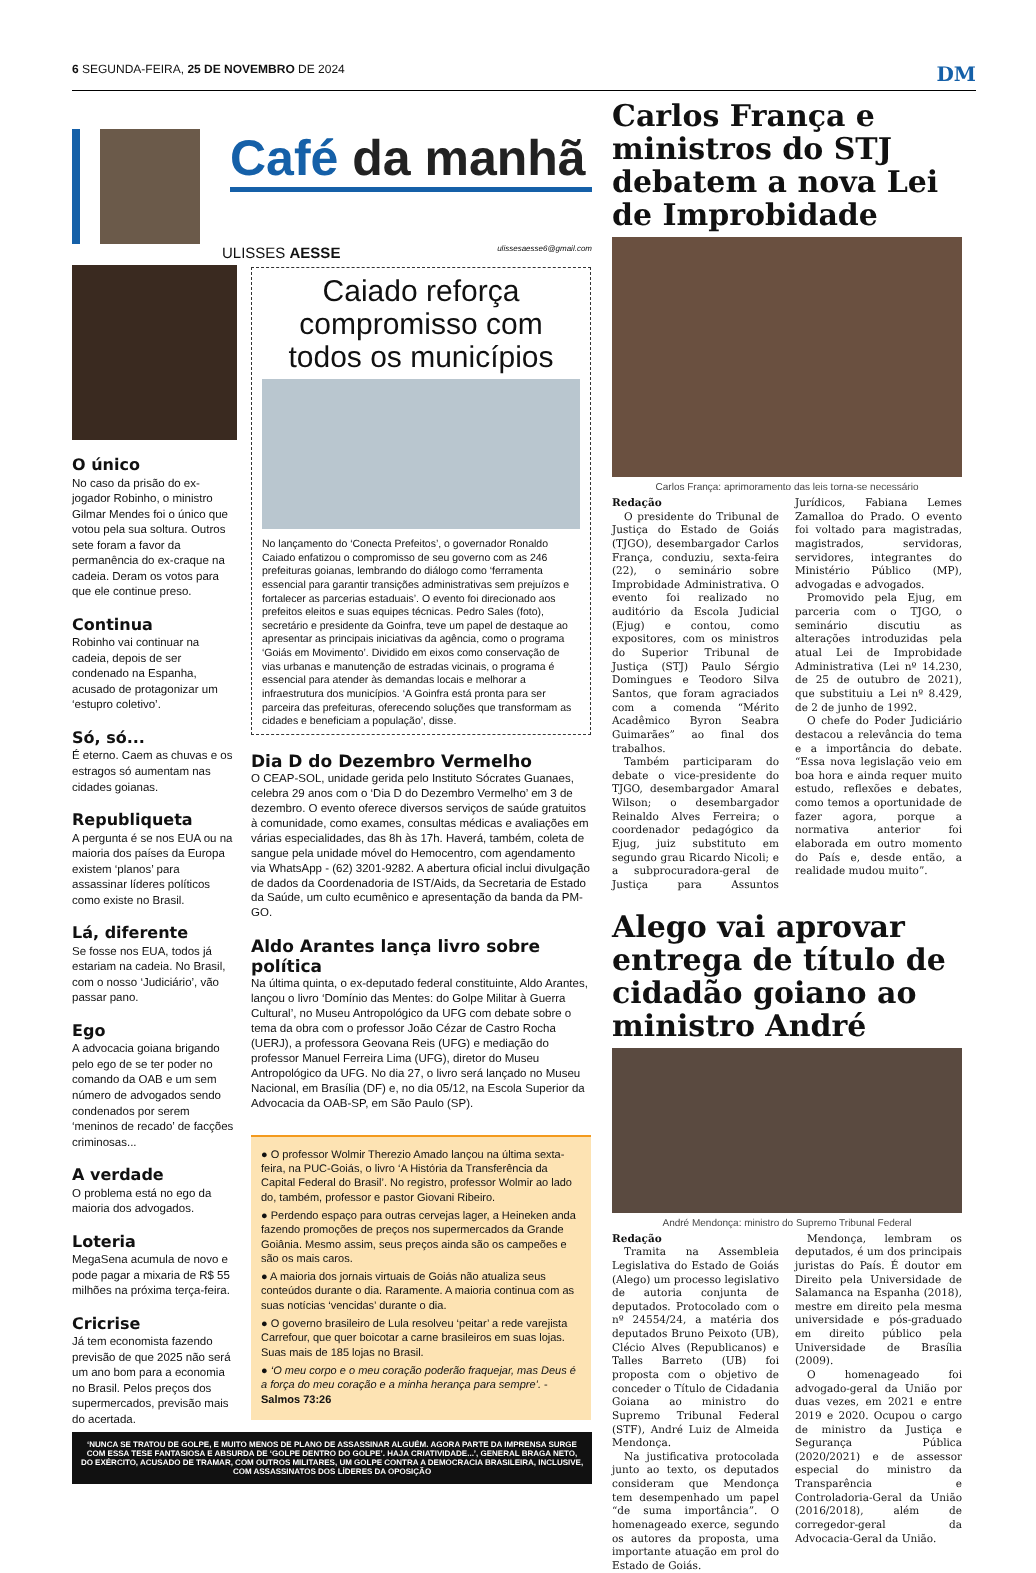6 SEGUNDA-FEIRA, 25 DE NOVEMBRO DE 2024 DM
Café da manhã
ULISSES AESSE ulissesaesse6@gmail.com
O único
No caso da prisão do ex-jogador Robinho, o ministro Gilmar Mendes foi o único que votou pela sua soltura. Outros sete foram a favor da permanência do ex-craque na cadeia. Deram os votos para que ele continue preso.
Continua
Robinho vai continuar na cadeia, depois de ser condenado na Espanha, acusado de protagonizar um ‘estupro coletivo’.
Só, só...
É eterno. Caem as chuvas e os estragos só aumentam nas cidades goianas.
Republiqueta
A pergunta é se nos EUA ou na maioria dos países da Europa existem ‘planos’ para assassinar líderes políticos como existe no Brasil.
Lá, diferente
Se fosse nos EUA, todos já estariam na cadeia. No Brasil, com o nosso ‘Judiciário’, vão passar pano.
Ego
A advocacia goiana brigando pelo ego de se ter poder no comando da OAB e um sem número de advogados sendo condenados por serem ‘meninos de recado’ de facções criminosas...
A verdade
O problema está no ego da maioria dos advogados.
Loteria
MegaSena acumula de novo e pode pagar a mixaria de R$ 55 milhões na próxima terça-feira.
Cricrise
Já tem economista fazendo previsão de que 2025 não será um ano bom para a economia no Brasil. Pelos preços dos supermercados, previsão mais do acertada.
Caiado reforça compromisso com todos os municípios
No lançamento do ‘Conecta Prefeitos’, o governador Ronaldo Caiado enfatizou o compromisso de seu governo com as 246 prefeituras goianas, lembrando do diálogo como ‘ferramenta essencial para garantir transições administrativas sem prejuízos e fortalecer as parcerias estaduais’. O evento foi direcionado aos prefeitos eleitos e suas equipes técnicas. Pedro Sales (foto), secretário e presidente da Goinfra, teve um papel de destaque ao apresentar as principais iniciativas da agência, como o programa ‘Goiás em Movimento’. Dividido em eixos como conservação de vias urbanas e manutenção de estradas vicinais, o programa é essencial para atender às demandas locais e melhorar a infraestrutura dos municípios. ‘A Goinfra está pronta para ser parceira das prefeituras, oferecendo soluções que transformam as cidades e beneficiam a população’, disse.
Dia D do Dezembro Vermelho
O CEAP-SOL, unidade gerida pelo Instituto Sócrates Guanaes, celebra 29 anos com o ‘Dia D do Dezembro Vermelho’ em 3 de dezembro. O evento oferece diversos serviços de saúde gratuitos à comunidade, como exames, consultas médicas e avaliações em várias especialidades, das 8h às 17h. Haverá, também, coleta de sangue pela unidade móvel do Hemocentro, com agendamento via WhatsApp - (62) 3201-9282. A abertura oficial inclui divulgação de dados da Coordenadoria de IST/Aids, da Secretaria de Estado da Saúde, um culto ecumênico e apresentação da banda da PM-GO.
Aldo Arantes lança livro sobre política
Na última quinta, o ex-deputado federal constituinte, Aldo Arantes, lançou o livro ‘Domínio das Mentes: do Golpe Militar à Guerra Cultural’, no Museu Antropológico da UFG com debate sobre o tema da obra com o professor João Cézar de Castro Rocha (UERJ), a professora Geovana Reis (UFG) e mediação do professor Manuel Ferreira Lima (UFG), diretor do Museu Antropológico da UFG. No dia 27, o livro será lançado no Museu Nacional, em Brasília (DF) e, no dia 05/12, na Escola Superior da Advocacia da OAB-SP, em São Paulo (SP).
● O professor Wolmir Therezio Amado lançou na última sexta-feira, na PUC-Goiás, o livro ‘A História da Transferência da Capital Federal do Brasil’. No registro, professor Wolmir ao lado do, também, professor e pastor Giovani Ribeiro.
● Perdendo espaço para outras cervejas lager, a Heineken anda fazendo promoções de preços nos supermercados da Grande Goiânia. Mesmo assim, seus preços ainda são os campeões e são os mais caros.
● A maioria dos jornais virtuais de Goiás não atualiza seus conteúdos durante o dia. Raramente. A maioria continua com as suas notícias ‘vencidas’ durante o dia.
● O governo brasileiro de Lula resolveu ‘peitar’ a rede varejista Carrefour, que quer boicotar a carne brasileiros em suas lojas. Suas mais de 185 lojas no Brasil.
● ‘O meu corpo e o meu coração poderão fraquejar, mas Deus é a força do meu coração e a minha herança para sempre’. - Salmos 73:26
‘NUNCA SE TRATOU DE GOLPE, E MUITO MENOS DE PLANO DE ASSASSINAR ALGUÉM. AGORA PARTE DA IMPRENSA SURGE COM ESSA TESE FANTASIOSA E ABSURDA DE ‘GOLPE DENTRO DO GOLPE’. HAJA CRIATIVIDADE...’, GENERAL BRAGA NETO, DO EXÉRCITO, ACUSADO DE TRAMAR, COM OUTROS MILITARES, UM GOLPE CONTRA A DEMOCRACIA BRASILEIRA, INCLUSIVE, COM ASSASSINATOS DOS LÍDERES DA OPOSIÇÃO
Carlos França e ministros do STJ debatem a nova Lei de Improbidade
Carlos França: aprimoramento das leis torna-se necessário
Redação
O presidente do Tribunal de Justiça do Estado de Goiás (TJGO), desembargador Carlos França, conduziu, sexta-feira (22), o seminário sobre Improbidade Administrativa. O evento foi realizado no auditório da Escola Judicial (Ejug) e contou, como expositores, com os ministros do Superior Tribunal de Justiça (STJ) Paulo Sérgio Domingues e Teodoro Silva Santos, que foram agraciados com a comenda “Mérito Acadêmico Byron Seabra Guimarães” ao final dos trabalhos.
Também participaram do debate o vice-presidente do TJGO, desembargador Amaral Wilson; o desembargador Reinaldo Alves Ferreira; o coordenador pedagógico da Ejug, juiz substituto em segundo grau Ricardo Nicoli; e a subprocuradora-geral de Justiça para Assuntos Jurídicos, Fabiana Lemes Zamalloa do Prado. O evento foi voltado para magistradas, magistrados, servidoras, servidores, integrantes do Ministério Público (MP), advogadas e advogados.
Promovido pela Ejug, em parceria com o TJGO, o seminário discutiu as alterações introduzidas pela atual Lei de Improbidade Administrativa (Lei nº 14.230, de 25 de outubro de 2021), que substituiu a Lei nº 8.429, de 2 de junho de 1992.
O chefe do Poder Judiciário destacou a relevância do tema e a importância do debate. “Essa nova legislação veio em boa hora e ainda requer muito estudo, reflexões e debates, como temos a oportunidade de fazer agora, porque a normativa anterior foi elaborada em outro momento do País e, desde então, a realidade mudou muito”.
Alego vai aprovar entrega de título de cidadão goiano ao ministro André
André Mendonça: ministro do Supremo Tribunal Federal
Redação
Tramita na Assembleia Legislativa do Estado de Goiás (Alego) um processo legislativo de autoria conjunta de deputados. Protocolado com o nº 24554/24, a matéria dos deputados Bruno Peixoto (UB), Clécio Alves (Republicanos) e Talles Barreto (UB) foi proposta com o objetivo de conceder o Título de Cidadania Goiana ao ministro do Supremo Tribunal Federal (STF), André Luiz de Almeida Mendonça.
Na justificativa protocolada junto ao texto, os deputados consideram que Mendonça tem desempenhado um papel “de suma importância”. O homenageado exerce, segundo os autores da proposta, uma importante atuação em prol do Estado de Goiás.
Mendonça, lembram os deputados, é um dos principais juristas do País. É doutor em Direito pela Universidade de Salamanca na Espanha (2018), mestre em direito pela mesma universidade e pós-graduado em direito público pela Universidade de Brasília (2009).
O homenageado foi advogado-geral da União por duas vezes, em 2021 e entre 2019 e 2020. Ocupou o cargo de ministro da Justiça e Segurança Pública (2020/2021) e de assessor especial do ministro da Transparência e Controladoria-Geral da União (2016/2018), além de corregedor-geral da Advocacia-Geral da União.